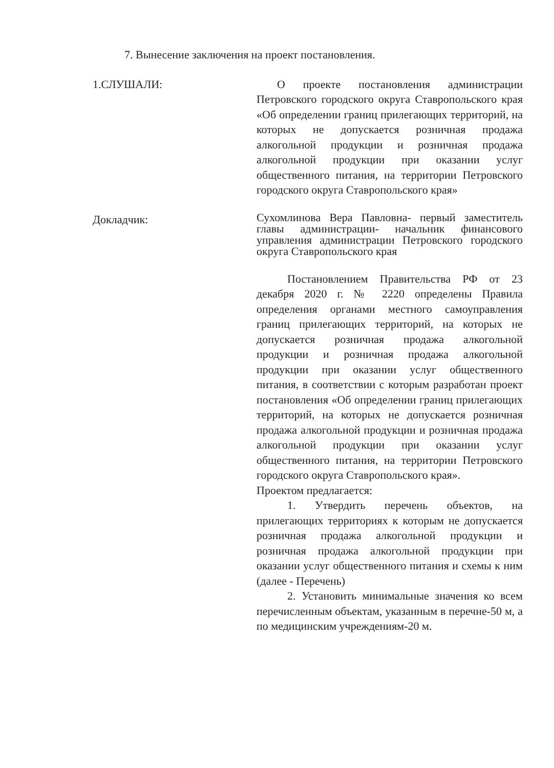7. Вынесение заключения на проект постановления.
1.СЛУШАЛИ: О проекте постановления администрации Петровского городского округа Ставропольского края «Об определении границ прилегающих территорий, на которых не допускается розничная продажа алкогольной продукции и розничная продажа алкогольной продукции при оказании услуг общественного питания, на территории Петровского городского округа Ставропольского края»
Докладчик:
Сухомлинова Вера Павловна- первый заместитель главы администрации- начальник финансового управления администрации Петровского городского округа Ставропольского края
Постановлением Правительства РФ от 23 декабря 2020 г. № 2220 определены Правила определения органами местного самоуправления границ прилегающих территорий, на которых не допускается розничная продажа алкогольной продукции и розничная продажа алкогольной продукции при оказании услуг общественного питания, в соответствии с которым разработан проект постановления «Об определении границ прилегающих территорий, на которых не допускается розничная продажа алкогольной продукции и розничная продажа алкогольной продукции при оказании услуг общественного питания, на территории Петровского городского округа Ставропольского края».
Проектом предлагается:
1. Утвердить перечень объектов, на прилегающих территориях к которым не допускается розничная продажа алкогольной продукции и розничная продажа алкогольной продукции при оказании услуг общественного питания и схемы к ним (далее - Перечень)
2. Установить минимальные значения ко всем перечисленным объектам, указанным в перечне-50 м, а по медицинским учреждениям-20 м.